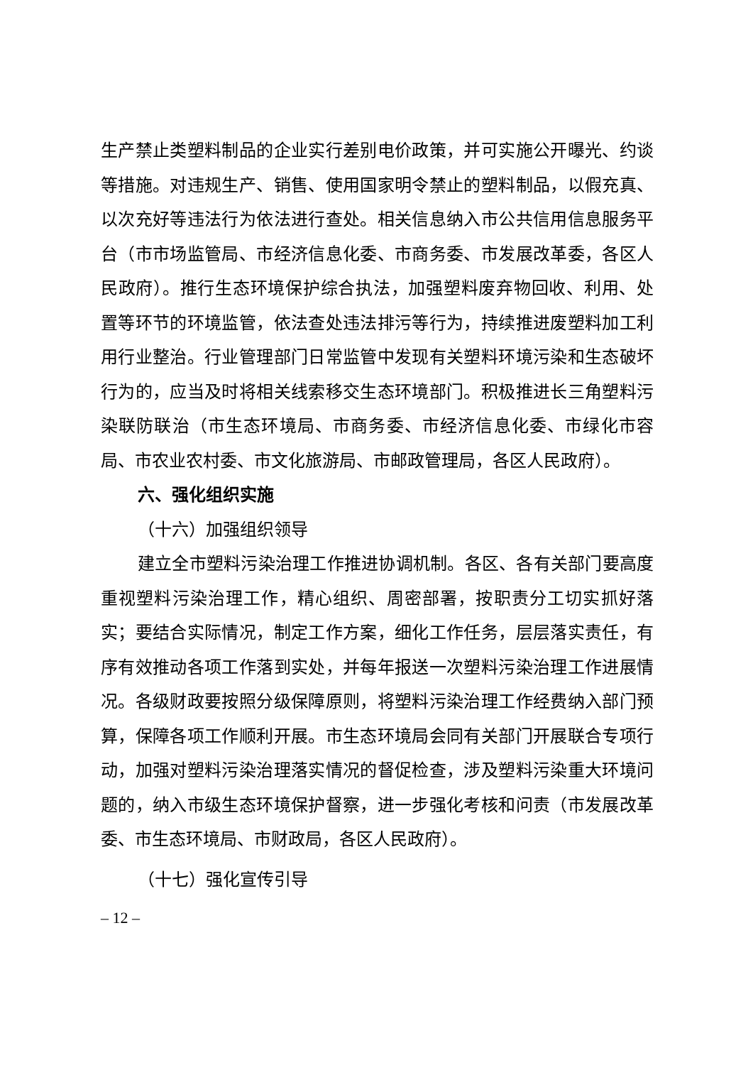生产禁止类塑料制品的企业实行差别电价政策，并可实施公开曝光、约谈等措施。对违规生产、销售、使用国家明令禁止的塑料制品，以假充真、以次充好等违法行为依法进行查处。相关信息纳入市公共信用信息服务平台（市市场监管局、市经济信息化委、市商务委、市发展改革委，各区人民政府）。推行生态环境保护综合执法，加强塑料废弃物回收、利用、处置等环节的环境监管，依法查处违法排污等行为，持续推进废塑料加工利用行业整治。行业管理部门日常监管中发现有关塑料环境污染和生态破坏行为的，应当及时将相关线索移交生态环境部门。积极推进长三角塑料污染联防联治（市生态环境局、市商务委、市经济信息化委、市绿化市容局、市农业农村委、市文化旅游局、市邮政管理局，各区人民政府）。
六、强化组织实施
（十六）加强组织领导
建立全市塑料污染治理工作推进协调机制。各区、各有关部门要高度重视塑料污染治理工作，精心组织、周密部署，按职责分工切实抓好落实；要结合实际情况，制定工作方案，细化工作任务，层层落实责任，有序有效推动各项工作落到实处，并每年报送一次塑料污染治理工作进展情况。各级财政要按照分级保障原则，将塑料污染治理工作经费纳入部门预算，保障各项工作顺利开展。市生态环境局会同有关部门开展联合专项行动，加强对塑料污染治理落实情况的督促检查，涉及塑料污染重大环境问题的，纳入市级生态环境保护督察，进一步强化考核和问责（市发展改革委、市生态环境局、市财政局，各区人民政府）。
（十七）强化宣传引导
– 12 –